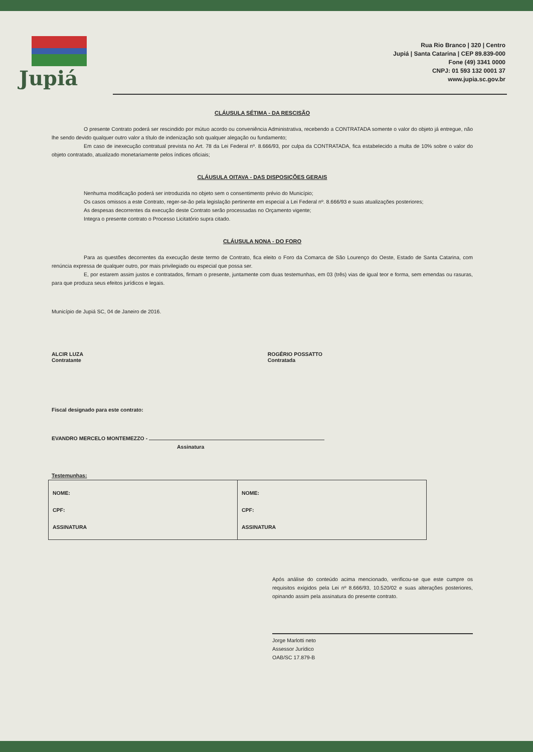Jupiá
Rua Rio Branco | 320 | Centro
Jupiá | Santa Catarina | CEP 89.839-000
Fone (49) 3341 0000
CNPJ: 01 593 132 0001 37
www.jupia.sc.gov.br
CLÁUSULA SÉTIMA - DA RESCISÃO
O presente Contrato poderá ser rescindido por mútuo acordo ou conveniência Administrativa, recebendo a CONTRATADA somente o valor do objeto já entregue, não lhe sendo devido qualquer outro valor a título de indenização sob qualquer alegação ou fundamento;
Em caso de inexecução contratual prevista no Art. 78 da Lei Federal nº. 8.666/93, por culpa da CONTRATADA, fica estabelecido a multa de 10% sobre o valor do objeto contratado, atualizado monetariamente pelos índices oficiais;
CLÁUSULA OITAVA - DAS DISPOSIÇÕES GERAIS
Nenhuma modificação poderá ser introduzida no objeto sem o consentimento prévio do Município;
Os casos omissos a este Contrato, reger-se-ão pela legislação pertinente em especial a Lei Federal nº. 8.666/93 e suas atualizações posteriores;
As despesas decorrentes da execução deste Contrato serão processadas no Orçamento vigente;
Integra o presente contrato o Processo Licitatório supra citado.
CLÁUSULA NONA - DO FORO
Para as questões decorrentes da execução deste termo de Contrato, fica eleito o Foro da Comarca de São Lourenço do Oeste, Estado de Santa Catarina, com renúncia expressa de qualquer outro, por mais privilegiado ou especial que possa ser.
E, por estarem assim justos e contratados, firmam o presente, juntamente com duas testemunhas, em 03 (três) vias de igual teor e forma, sem emendas ou rasuras, para que produza seus efeitos jurídicos e legais.
Município de Jupiá SC, 04 de Janeiro de 2016.
ALCIR LUZA
Contratante
ROGÉRIO POSSATTO
Contratada
Fiscal designado para este contrato:
EVANDRO MERCELO MONTEMEZZO -
Assinatura
Testemunhas:
| NOME: CPF: ASSINATURA | NOME: CPF: ASSINATURA |
Após análise do conteúdo acima mencionado, verificou-se que este cumpre os requisitos exigidos pela Lei nº 8.666/93, 10.520/02 e suas alterações posteriores, opinando assim pela assinatura do presente contrato.
Jorge Marlotti neto
Assessor Jurídico
OAB/SC 17.879-B